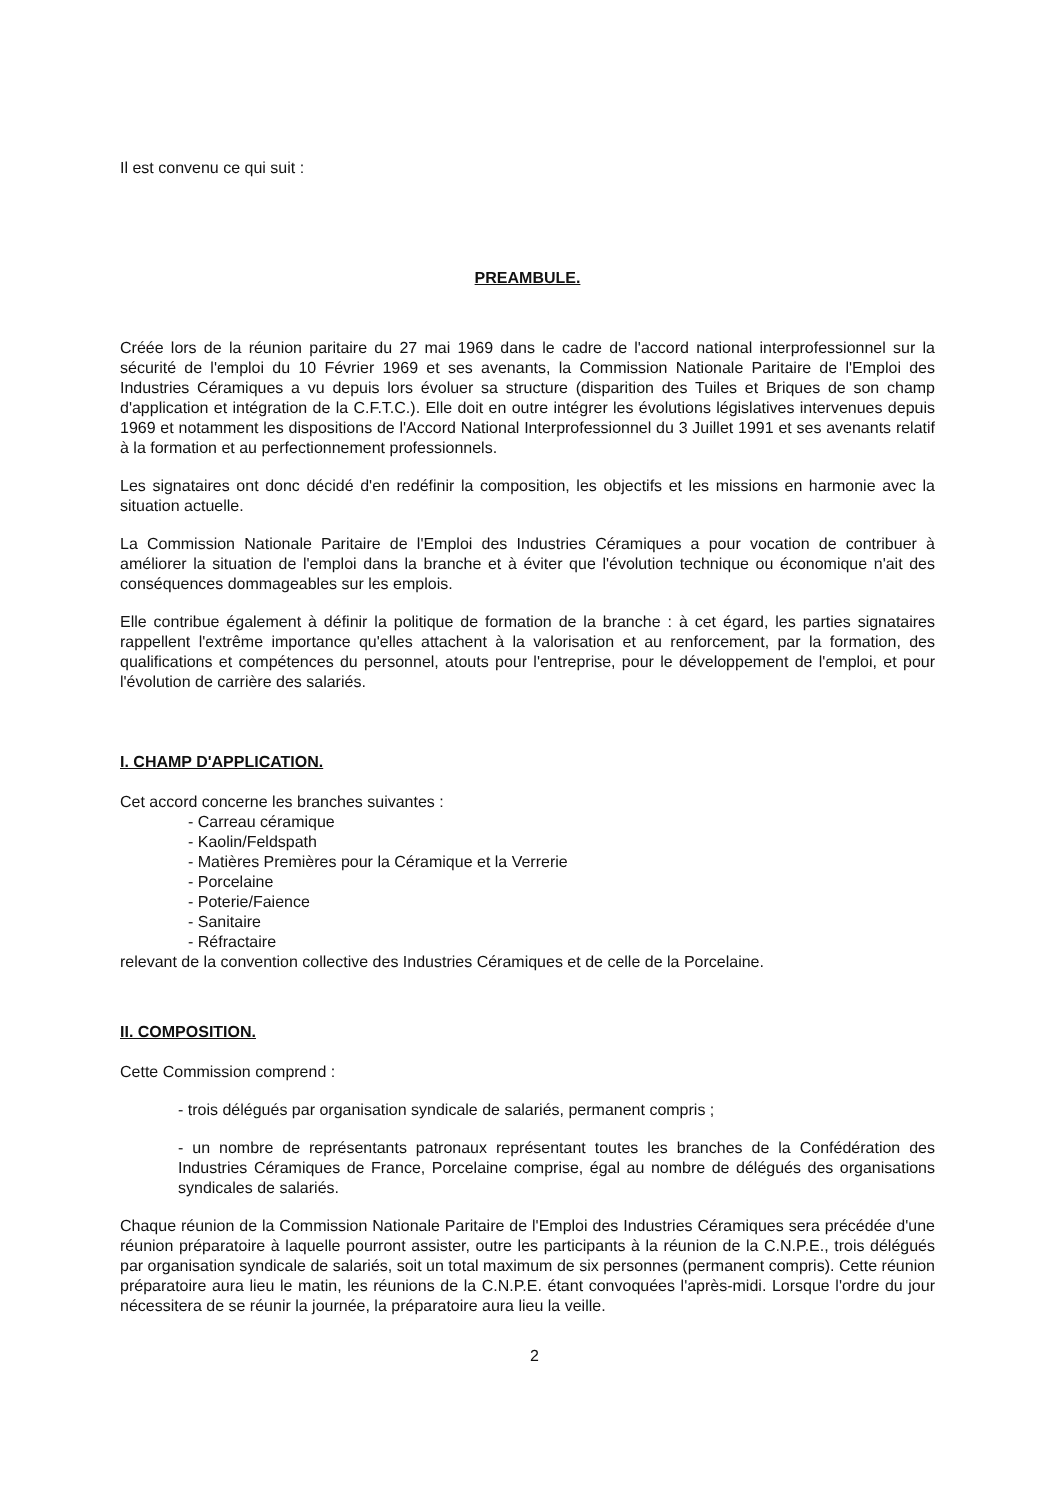Il est convenu ce qui suit :
PREAMBULE.
Créée lors de la réunion paritaire du 27 mai 1969 dans le cadre de l'accord national interprofessionnel sur la sécurité de l'emploi du 10 Février 1969 et ses avenants, la Commission Nationale Paritaire de l'Emploi des Industries Céramiques a vu depuis lors évoluer sa structure (disparition des Tuiles et Briques de son champ d'application et intégration de la C.F.T.C.). Elle doit en outre intégrer les évolutions législatives intervenues depuis 1969 et notamment les dispositions de l'Accord National Interprofessionnel du 3 Juillet 1991 et ses avenants relatif à la formation et au perfectionnement professionnels.
Les signataires ont donc décidé d'en redéfinir la composition, les objectifs et les missions en harmonie avec la situation actuelle.
La Commission Nationale Paritaire de l'Emploi des Industries Céramiques a pour vocation de contribuer à améliorer la situation de l'emploi dans la branche et à éviter que l'évolution technique ou économique n'ait des conséquences dommageables sur les emplois.
Elle contribue également à définir la politique de formation de la branche : à cet égard, les parties signataires rappellent l'extrême importance qu'elles attachent à la valorisation et au renforcement, par la formation, des qualifications et compétences du personnel, atouts pour l'entreprise, pour le développement de l'emploi, et pour l'évolution de carrière des salariés.
I. CHAMP D'APPLICATION.
Cet accord concerne les branches suivantes :
- Carreau céramique
- Kaolin/Feldspath
- Matières Premières pour la Céramique et la Verrerie
- Porcelaine
- Poterie/Faience
- Sanitaire
- Réfractaire
relevant de la convention collective des Industries Céramiques et de celle de la Porcelaine.
II. COMPOSITION.
Cette Commission comprend :
- trois délégués par organisation syndicale de salariés, permanent compris ;
- un nombre de représentants patronaux représentant toutes les branches de la Confédération des Industries Céramiques de France, Porcelaine comprise, égal au nombre de délégués des organisations syndicales de salariés.
Chaque réunion de la Commission Nationale Paritaire de l'Emploi des Industries Céramiques sera précédée d'une réunion préparatoire à laquelle pourront assister, outre les participants à la réunion de la C.N.P.E., trois délégués par organisation syndicale de salariés, soit un total maximum de six personnes (permanent compris). Cette réunion préparatoire aura lieu le matin, les réunions de la C.N.P.E. étant convoquées l'après-midi. Lorsque l'ordre du jour nécessitera de se réunir la journée, la préparatoire aura lieu la veille.
2